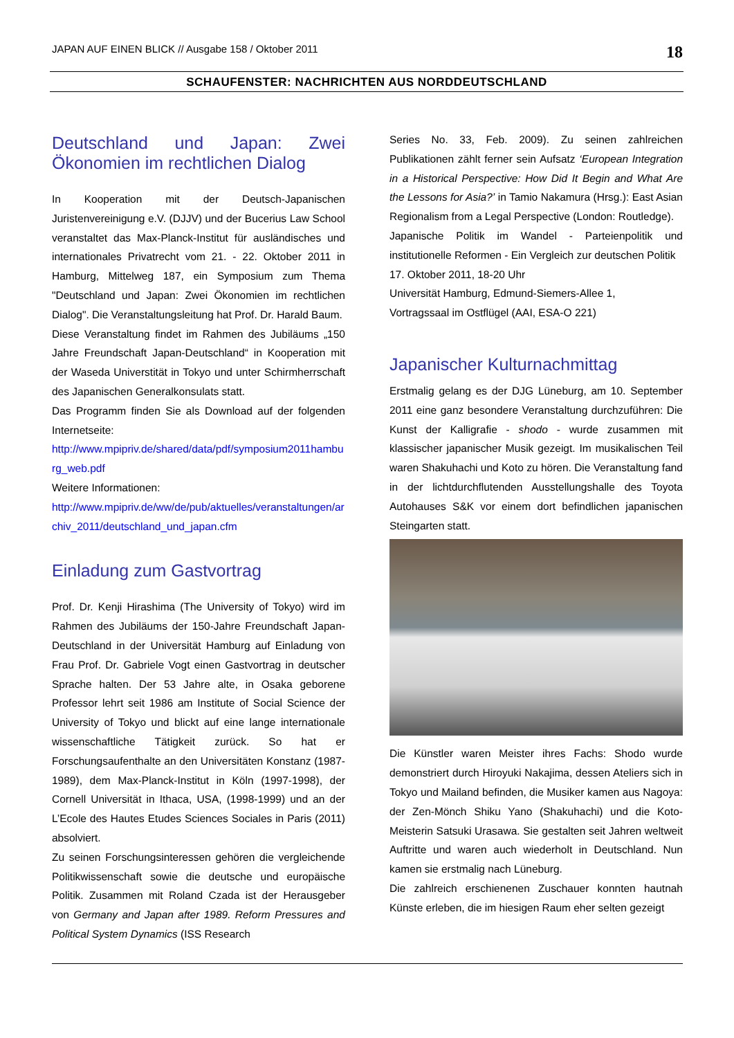JAPAN AUF EINEN BLICK // Ausgabe 158 / Oktober 2011 18
SCHAUFENSTER: NACHRICHTEN AUS NORDDEUTSCHLAND
Deutschland und Japan: Zwei Ökonomien im rechtlichen Dialog
In Kooperation mit der Deutsch-Japanischen Juristenvereinigung e.V. (DJJV) und der Bucerius Law School veranstaltet das Max-Planck-Institut für ausländisches und internationales Privatrecht vom 21. - 22. Oktober 2011 in Hamburg, Mittelweg 187, ein Symposium zum Thema "Deutschland und Japan: Zwei Ökonomien im rechtlichen Dialog". Die Veranstaltungsleitung hat Prof. Dr. Harald Baum.
Diese Veranstaltung findet im Rahmen des Jubiläums „150 Jahre Freundschaft Japan-Deutschland“ in Kooperation mit der Waseda Universtität in Tokyo und unter Schirmherrschaft des Japanischen Generalkonsulats statt.
Das Programm finden Sie als Download auf der folgenden Internetseite:
http://www.mpipriv.de/shared/data/pdf/symposium2011hamburg_web.pdf
Weitere Informationen:
http://www.mpipriv.de/ww/de/pub/aktuelles/veranstaltungen/archiv_2011/deutschland_und_japan.cfm
Einladung zum Gastvortrag
Prof. Dr. Kenji Hirashima (The University of Tokyo) wird im Rahmen des Jubiläums der 150-Jahre Freundschaft Japan-Deutschland in der Universität Hamburg auf Einladung von Frau Prof. Dr. Gabriele Vogt einen Gastvortrag in deutscher Sprache halten. Der 53 Jahre alte, in Osaka geborene Professor lehrt seit 1986 am Institute of Social Science der University of Tokyo und blickt auf eine lange internationale wissenschaftliche Tätigkeit zurück. So hat er Forschungsaufenthalte an den Universitäten Konstanz (1987-1989), dem Max-Planck-Institut in Köln (1997-1998), der Cornell Universität in Ithaca, USA, (1998-1999) und an der L’Ecole des Hautes Etudes Sciences Sociales in Paris (2011) absolviert.
Zu seinen Forschungsinteressen gehören die vergleichende Politikwissenschaft sowie die deutsche und europäische Politik. Zusammen mit Roland Czada ist der Herausgeber von Germany and Japan after 1989. Reform Pressures and Political System Dynamics (ISS Research
Series No. 33, Feb. 2009). Zu seinen zahlreichen Publikationen zählt ferner sein Aufsatz ‘European Integration in a Historical Perspective: How Did It Begin and What Are the Lessons for Asia?’ in Tamio Nakamura (Hrsg.): East Asian Regionalism from a Legal Perspective (London: Routledge).
Japanische Politik im Wandel - Parteienpolitik und institutionelle Reformen - Ein Vergleich zur deutschen Politik
17. Oktober 2011, 18-20 Uhr
Universität Hamburg, Edmund-Siemers-Allee 1,
Vortragssaal im Ostflügel (AAI, ESA-O 221)
Japanischer Kulturnachmittag
Erstmalig gelang es der DJG Lüneburg, am 10. September 2011 eine ganz besondere Veranstaltung durchzuführen: Die Kunst der Kalligrafie - shodo - wurde zusammen mit klassischer japanischer Musik gezeigt. Im musikalischen Teil waren Shakuhachi und Koto zu hören. Die Veranstaltung fand in der lichtdurchflutenden Ausstellungshalle des Toyota Autohauses S&K vor einem dort befindlichen japanischen Steingarten statt.
Die Künstler waren Meister ihres Fachs: Shodo wurde demonstriert durch Hiroyuki Nakajima, dessen Ateliers sich in Tokyo und Mailand befinden, die Musiker kamen aus Nagoya: der Zen-Mönch Shiku Yano (Shakuhachi) und die Koto-Meisterin Satsuki Urasawa. Sie gestalten seit Jahren weltweit Auftritte und waren auch wiederholt in Deutschland. Nun kamen sie erstmalig nach Lüneburg.
Die zahlreich erschienenen Zuschauer konnten hautnah Künste erleben, die im hiesigen Raum eher selten gezeigt